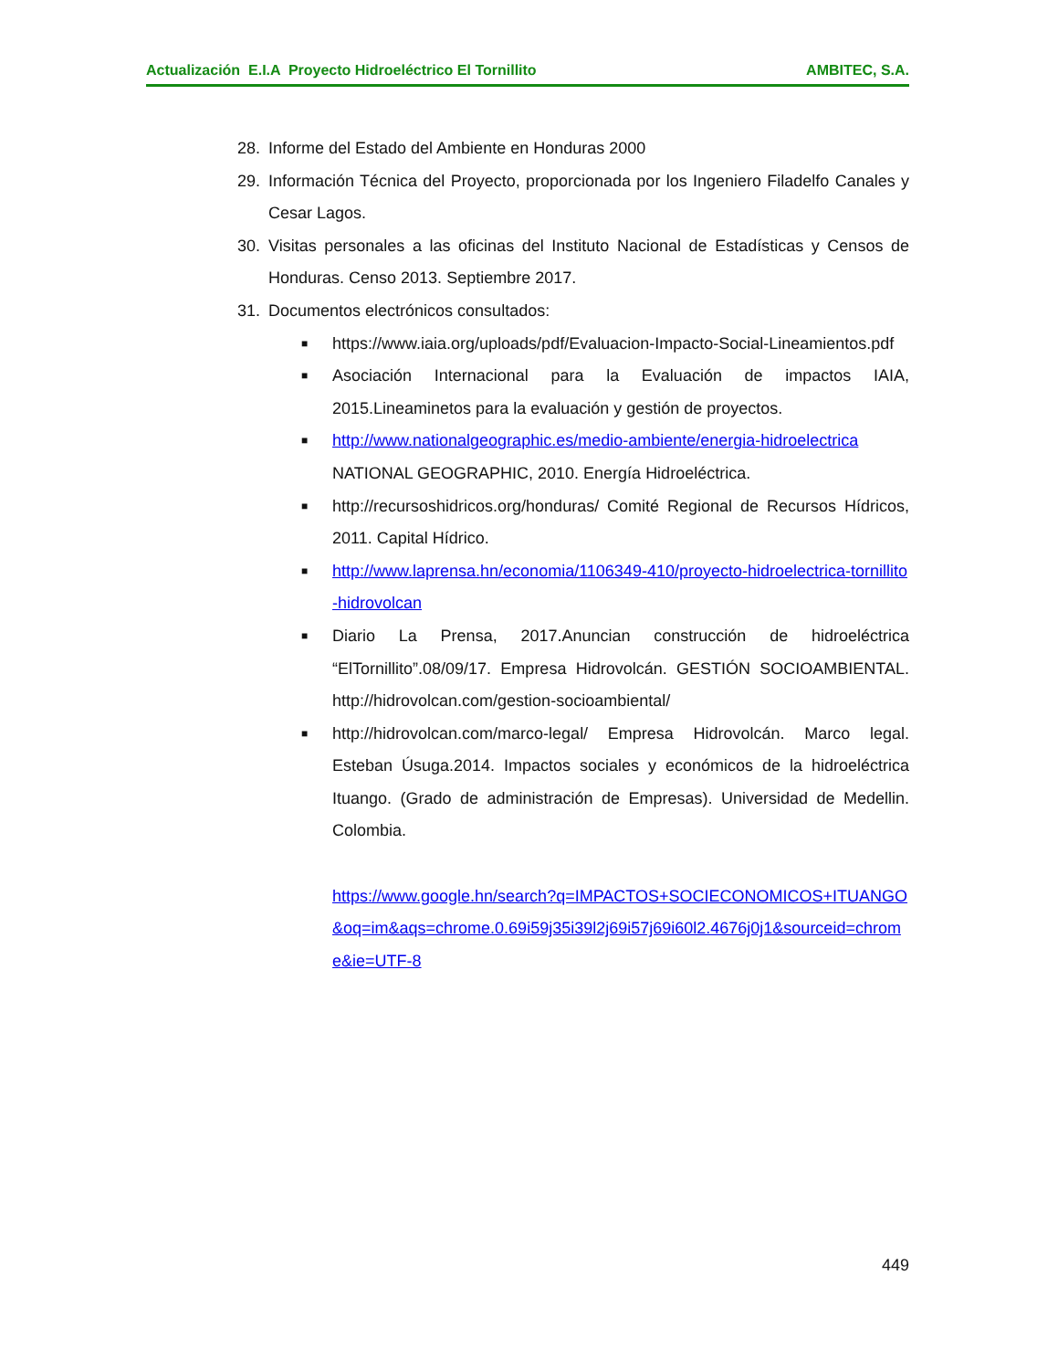Actualización E.I.A Proyecto Hidroeléctrico El Tornillito AMBITEC, S.A.
28. Informe del Estado del Ambiente en Honduras 2000
29. Información Técnica del Proyecto, proporcionada por los Ingeniero Filadelfo Canales y Cesar Lagos.
30. Visitas personales a las oficinas del Instituto Nacional de Estadísticas y Censos de Honduras. Censo 2013. Septiembre 2017.
31. Documentos electrónicos consultados:
■
https://www.iaia.org/uploads/pdf/Evaluacion-Impacto-Social-Lineamientos.pdf
■
Asociación Internacional para la Evaluación de impactos IAIA, 2015.Lineaminetos para la evaluación y gestión de proyectos.
■
http://www.nationalgeographic.es/medio-ambiente/energia-hidroelectrica
NATIONAL GEOGRAPHIC, 2010. Energía Hidroeléctrica.
■
http://recursoshidricos.org/honduras/ Comité Regional de Recursos Hídricos, 2011. Capital Hídrico.
■
http://www.laprensa.hn/economia/1106349-410/proyecto-hidroelectrica-tornillito-hidrovolcan
■
Diario La Prensa, 2017.Anuncian construcción de hidroeléctrica “ElTornillito”.08/09/17. Empresa Hidrovolcán. GESTIÓN SOCIOAMBIENTAL. http://hidrovolcan.com/gestion-socioambiental/
■
http://hidrovolcan.com/marco-legal/ Empresa Hidrovolcán. Marco legal. Esteban Úsuga.2014. Impactos sociales y económicos de la hidroeléctrica Ituango. (Grado de administración de Empresas). Universidad de Medellin. Colombia.
https://www.google.hn/search?q=IMPACTOS+SOCIECONOMICOS+ITUANGO&oq=im&aqs=chrome.0.69i59j35i39l2j69i57j69i60l2.4676j0j1&sourceid=chrome&ie=UTF-8
449